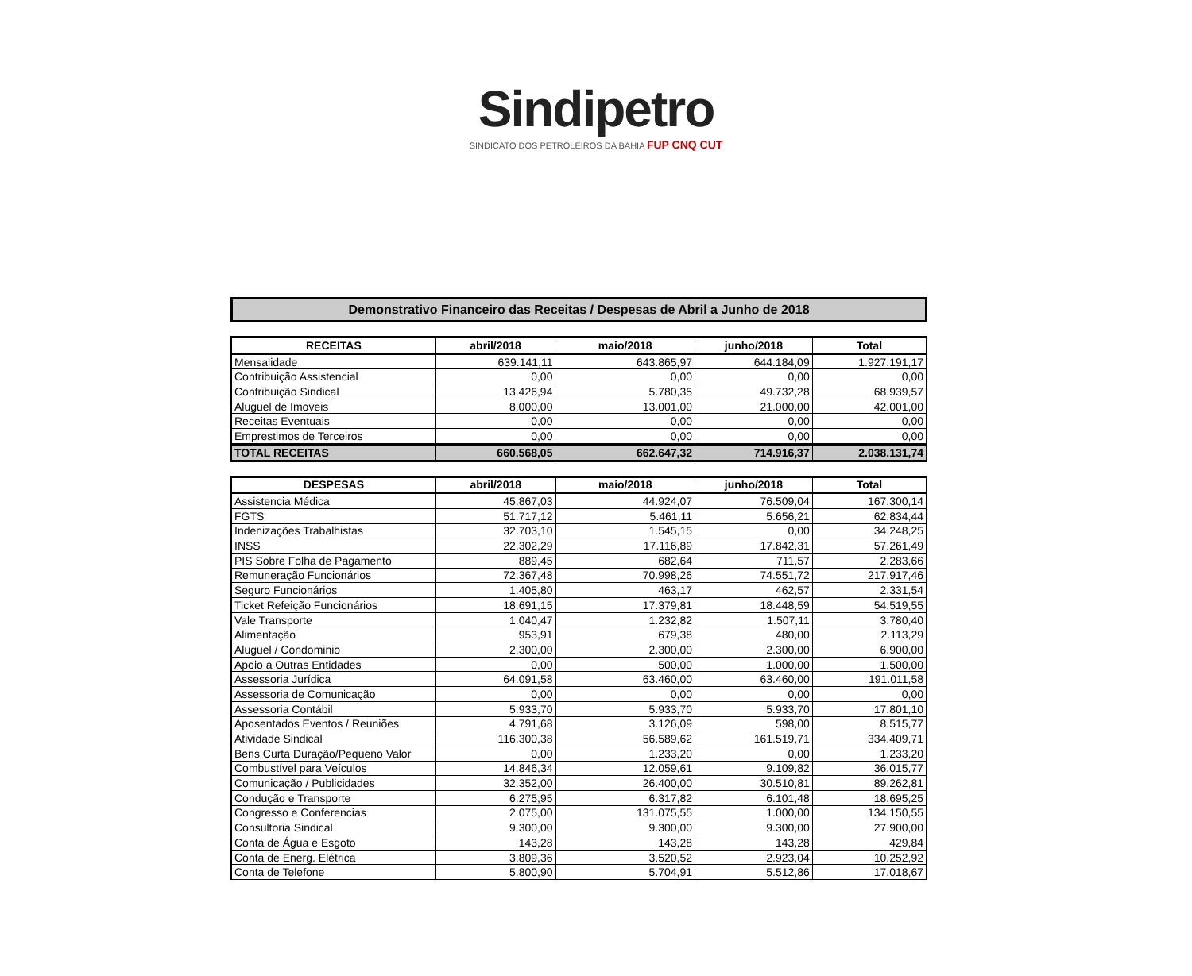Sindipetro
SINDICATO DOS PETROLEIROS DA BAHIA FUP CNQ CUT
Demonstrativo Financeiro das Receitas / Despesas de Abril a Junho de 2018
| RECEITAS | abril/2018 | maio/2018 | junho/2018 | Total |
| --- | --- | --- | --- | --- |
| Mensalidade | 639.141,11 | 643.865,97 | 644.184,09 | 1.927.191,17 |
| Contribuição Assistencial | 0,00 | 0,00 | 0,00 | 0,00 |
| Contribuição Sindical | 13.426,94 | 5.780,35 | 49.732,28 | 68.939,57 |
| Aluguel de Imoveis | 8.000,00 | 13.001,00 | 21.000,00 | 42.001,00 |
| Receitas Eventuais | 0,00 | 0,00 | 0,00 | 0,00 |
| Emprestimos de Terceiros | 0,00 | 0,00 | 0,00 | 0,00 |
| TOTAL RECEITAS | 660.568,05 | 662.647,32 | 714.916,37 | 2.038.131,74 |
| DESPESAS | abril/2018 | maio/2018 | junho/2018 | Total |
| --- | --- | --- | --- | --- |
| Assistencia Médica | 45.867,03 | 44.924,07 | 76.509,04 | 167.300,14 |
| FGTS | 51.717,12 | 5.461,11 | 5.656,21 | 62.834,44 |
| Indenizações Trabalhistas | 32.703,10 | 1.545,15 | 0,00 | 34.248,25 |
| INSS | 22.302,29 | 17.116,89 | 17.842,31 | 57.261,49 |
| PIS Sobre Folha de Pagamento | 889,45 | 682,64 | 711,57 | 2.283,66 |
| Remuneração Funcionários | 72.367,48 | 70.998,26 | 74.551,72 | 217.917,46 |
| Seguro Funcionários | 1.405,80 | 463,17 | 462,57 | 2.331,54 |
| Ticket Refeição Funcionários | 18.691,15 | 17.379,81 | 18.448,59 | 54.519,55 |
| Vale Transporte | 1.040,47 | 1.232,82 | 1.507,11 | 3.780,40 |
| Alimentação | 953,91 | 679,38 | 480,00 | 2.113,29 |
| Aluguel / Condominio | 2.300,00 | 2.300,00 | 2.300,00 | 6.900,00 |
| Apoio a Outras Entidades | 0,00 | 500,00 | 1.000,00 | 1.500,00 |
| Assessoria Jurídica | 64.091,58 | 63.460,00 | 63.460,00 | 191.011,58 |
| Assessoria de Comunicação | 0,00 | 0,00 | 0,00 | 0,00 |
| Assessoria Contábil | 5.933,70 | 5.933,70 | 5.933,70 | 17.801,10 |
| Aposentados Eventos / Reuniões | 4.791,68 | 3.126,09 | 598,00 | 8.515,77 |
| Atividade Sindical | 116.300,38 | 56.589,62 | 161.519,71 | 334.409,71 |
| Bens Curta Duração/Pequeno Valor | 0,00 | 1.233,20 | 0,00 | 1.233,20 |
| Combustível para Veículos | 14.846,34 | 12.059,61 | 9.109,82 | 36.015,77 |
| Comunicação / Publicidades | 32.352,00 | 26.400,00 | 30.510,81 | 89.262,81 |
| Condução e Transporte | 6.275,95 | 6.317,82 | 6.101,48 | 18.695,25 |
| Congresso e Conferencias | 2.075,00 | 131.075,55 | 1.000,00 | 134.150,55 |
| Consultoria Sindical | 9.300,00 | 9.300,00 | 9.300,00 | 27.900,00 |
| Conta de Água e Esgoto | 143,28 | 143,28 | 143,28 | 429,84 |
| Conta de Energ. Elétrica | 3.809,36 | 3.520,52 | 2.923,04 | 10.252,92 |
| Conta de Telefone | 5.800,90 | 5.704,91 | 5.512,86 | 17.018,67 |